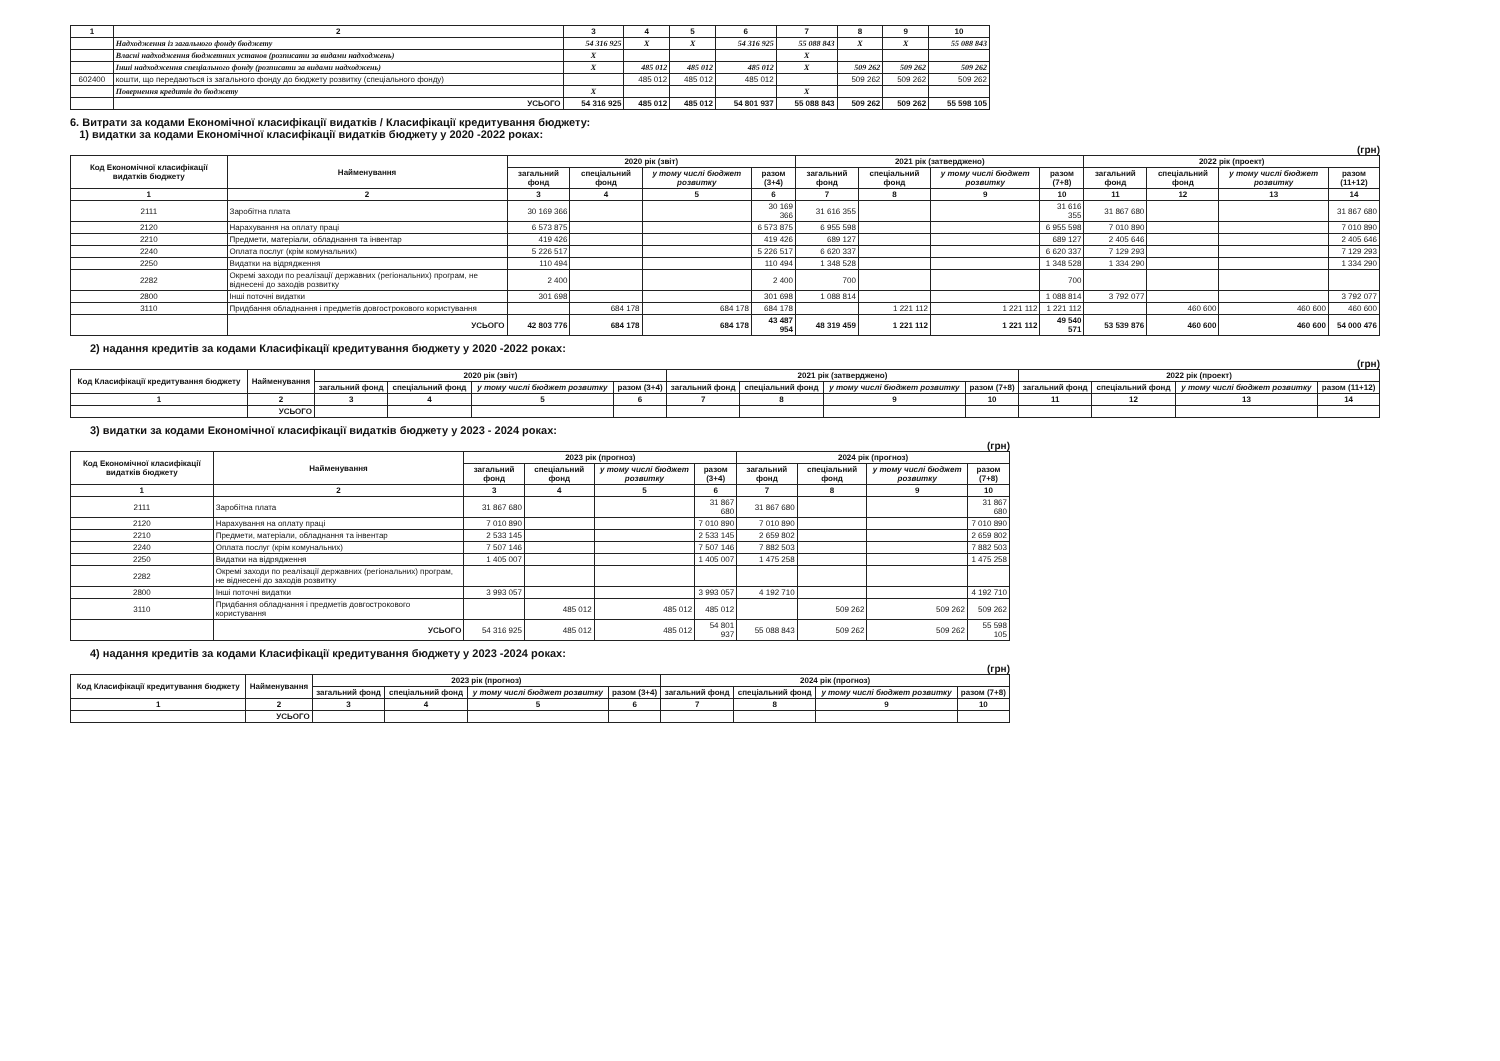| 1 | 2 | 3 | 4 | 5 | 6 | 7 | 8 | 9 | 10 |
| --- | --- | --- | --- | --- | --- | --- | --- | --- | --- |
| | Надходження із загального фонду бюджету | 54 316 925 | X | X | 54 316 925 | 55 088 843 | X | X | 55 088 843 |
| | Власні надходження бюджетних установ (розписати за видами надходжень) | X | | | | X | | | |
| | Інші надходження спеціального фонду (розписати за видами надходжень) | X | 485 012 | 485 012 | 485 012 | X | 509 262 | 509 262 | 509 262 |
| 602400 | кошти, що передаються із загального фонду до бюджету розвитку (спеціального фонду) | | 485 012 | 485 012 | 485 012 | | 509 262 | 509 262 | 509 262 |
| | Повернення кредитів до бюджету | X | | | | X | | | |
| | УСЬОГО | 54 316 925 | 485 012 | 485 012 | 54 801 937 | 55 088 843 | 509 262 | 509 262 | 55 598 105 |
6. Витрати за кодами Економічної класифікації видатків / Класифікації кредитування бюджету:
1) видатки за кодами Економічної класифікації видатків бюджету у 2020 -2022 роках:
(грн)
| Код Економічної класифікації видатків бюджету | Найменування | 2020 рік (звіт) | | | | 2021 рік (затверджено) | | | | 2022 рік (проект) | | | |
| --- | --- | --- | --- | --- | --- | --- | --- | --- | --- | --- | --- | --- | --- |
| | | загальний фонд | спеціальний фонд | у тому числі бюджет розвитку | разом (3+4) | загальний фонд | спеціальний фонд | у тому числі бюджет розвитку | разом (7+8) | загальний фонд | спеціальний фонд | у тому числі бюджет розвитку | разом (11+12) |
| 1 | 2 | 3 | 4 | 5 | 6 | 7 | 8 | 9 | 10 | 11 | 12 | 13 | 14 |
| 2111 | Заробітна плата | 30 169 366 | | | 30 169 366 | 31 616 355 | | | 31 616 355 | 31 867 680 | | | 31 867 680 |
| 2120 | Нарахування на оплату праці | 6 573 875 | | | 6 573 875 | 6 955 598 | | | 6 955 598 | 7 010 890 | | | 7 010 890 |
| 2210 | Предмети, матеріали, обладнання та інвентар | 419 426 | | | 419 426 | 689 127 | | | 689 127 | 2 405 646 | | | 2 405 646 |
| 2240 | Оплата послуг (крім комунальних) | 5 226 517 | | | 5 226 517 | 6 620 337 | | | 6 620 337 | 7 129 293 | | | 7 129 293 |
| 2250 | Видатки на відрядження | 110 494 | | | 110 494 | 1 348 528 | | | 1 348 528 | 1 334 290 | | | 1 334 290 |
| 2282 | Окремі заходи по реалізації державних (регіональних) програм, не віднесені до заходів розвитку | 2 400 | | | 2 400 | 700 | | | 700 | | | | |
| 2800 | Інші поточні видатки | 301 698 | | | 301 698 | 1 088 814 | | | 1 088 814 | 3 792 077 | | | 3 792 077 |
| 3110 | Придбання обладнання і предметів довгострокового користування | | 684 178 | 684 178 | 684 178 | | 1 221 112 | 1 221 112 | 1 221 112 | | 460 600 | 460 600 | 460 600 |
| | УСЬОГО | 42 803 776 | 684 178 | 684 178 | 43 487 954 | 48 319 459 | 1 221 112 | 1 221 112 | 49 540 571 | 53 539 876 | 460 600 | 460 600 | 54 000 476 |
2) надання кредитів за кодами Класифікації кредитування бюджету у 2020 -2022 роках:
(грн)
| Код Класифікації кредитування бюджету | Найменування | 2020 рік (звіт) | | | | 2021 рік (затверджено) | | | | 2022 рік (проект) | | | |
| --- | --- | --- | --- | --- | --- | --- | --- | --- | --- | --- | --- | --- | --- |
| | | загальний фонд | спеціальний фонд | у тому числі бюджет розвитку | разом (3+4) | загальний фонд | спеціальний фонд | у тому числі бюджет розвитку | разом (7+8) | загальний фонд | спеціальний фонд | у тому числі бюджет розвитку | разом (11+12) |
| 1 | 2 | 3 | 4 | 5 | 6 | 7 | 8 | 9 | 10 | 11 | 12 | 13 | 14 |
| | УСЬОГО | | | | | | | | | | | | |
3) видатки за кодами Економічної класифікації видатків бюджету у 2023 - 2024 роках:
(грн)
| Код Економічної класифікації видатків бюджету | Найменування | 2023 рік (прогноз) | | | | 2024 рік (прогноз) | | | |
| --- | --- | --- | --- | --- | --- | --- | --- | --- | --- |
| | | загальний фонд | спеціальний фонд | у тому числі бюджет розвитку | разом (3+4) | загальний фонд | спеціальний фонд | у тому числі бюджет розвитку | разом (7+8) |
| 1 | 2 | 3 | 4 | 5 | 6 | 7 | 8 | 9 | 10 |
| 2111 | Заробітна плата | 31 867 680 | | | 31 867 680 | 31 867 680 | | | 31 867 680 |
| 2120 | Нарахування на оплату праці | 7 010 890 | | | 7 010 890 | 7 010 890 | | | 7 010 890 |
| 2210 | Предмети, матеріали, обладнання та інвентар | 2 533 145 | | | 2 533 145 | 2 659 802 | | | 2 659 802 |
| 2240 | Оплата послуг (крім комунальних) | 7 507 146 | | | 7 507 146 | 7 882 503 | | | 7 882 503 |
| 2250 | Видатки на відрядження | 1 405 007 | | | 1 405 007 | 1 475 258 | | | 1 475 258 |
| 2282 | Окремі заходи по реалізації державних (регіональних) програм, не віднесені до заходів розвитку | | | | | | | | |
| 2800 | Інші поточні видатки | 3 993 057 | | | 3 993 057 | 4 192 710 | | | 4 192 710 |
| 3110 | Придбання обладнання і предметів довгострокового користування | | 485 012 | 485 012 | 485 012 | | 509 262 | 509 262 | 509 262 |
| | УСЬОГО | 54 316 925 | 485 012 | 485 012 | 54 801 937 | 55 088 843 | 509 262 | 509 262 | 55 598 105 |
4) надання кредитів за кодами Класифікації кредитування бюджету у 2023 -2024 роках:
(грн)
| Код Класифікації кредитування бюджету | Найменування | 2023 рік (прогноз) | | | | 2024 рік (прогноз) | | | |
| --- | --- | --- | --- | --- | --- | --- | --- | --- | --- |
| | | загальний фонд | спеціальний фонд | у тому числі бюджет розвитку | разом (3+4) | загальний фонд | спеціальний фонд | у тому числі бюджет розвитку | разом (7+8) |
| 1 | 2 | 3 | 4 | 5 | 6 | 7 | 8 | 9 | 10 |
| | УСЬОГО | | | | | | | | |